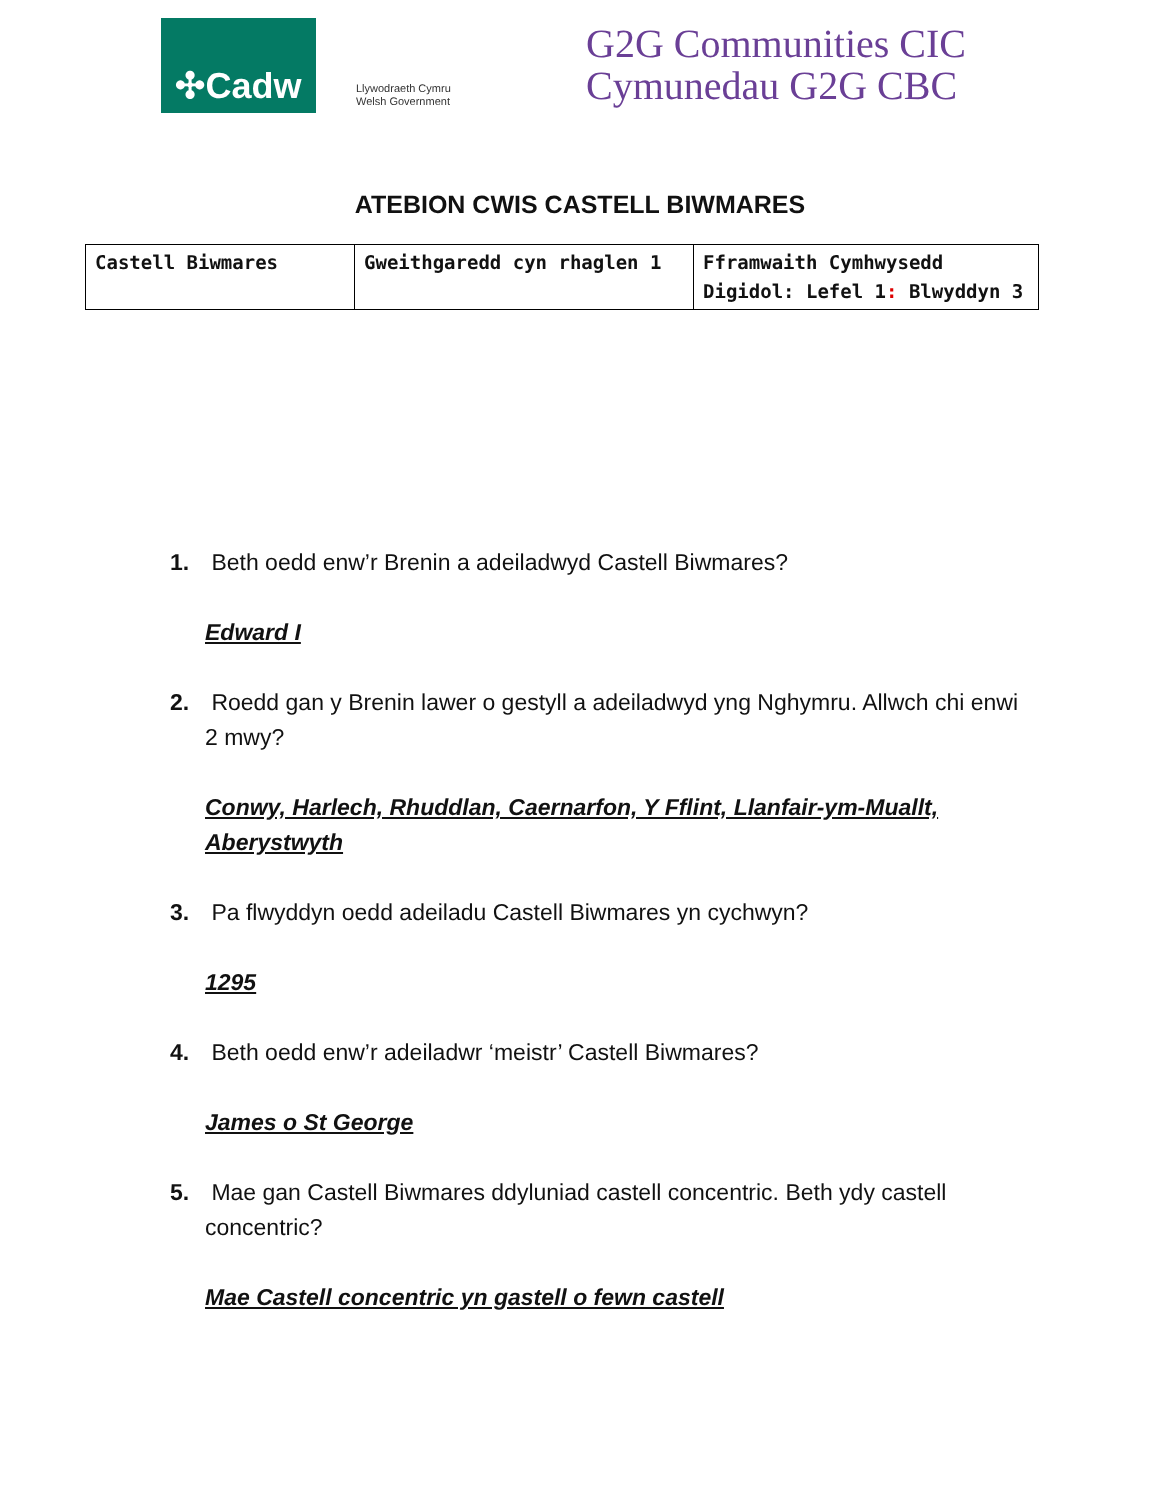✣Cadw
Llywodraeth Cymru
Welsh Government
G2G Communities CIC
Cymunedau G2G CBC
ATEBION CWIS CASTELL BIWMARES
| Castell Biwmares | Gweithgaredd cyn rhaglen 1 | Fframwaith Cymhwysedd Digidol: Lefel 1 : Blwyddyn 3 |
1. Beth oedd enw’r Brenin a adeiladwyd Castell Biwmares?
Edward I
2. Roedd gan y Brenin lawer o gestyll a adeiladwyd yng Nghymru. Allwch chi enwi 2 mwy?
Conwy, Harlech, Rhuddlan, Caernarfon, Y Fflint, Llanfair-ym-Muallt, Aberystwyth
3. Pa flwyddyn oedd adeiladu Castell Biwmares yn cychwyn?
1295
4. Beth oedd enw’r adeiladwr ‘meistr’ Castell Biwmares?
James o St George
5. Mae gan Castell Biwmares ddyluniad castell concentric. Beth ydy castell concentric?
Mae Castell concentric yn gastell o fewn castell